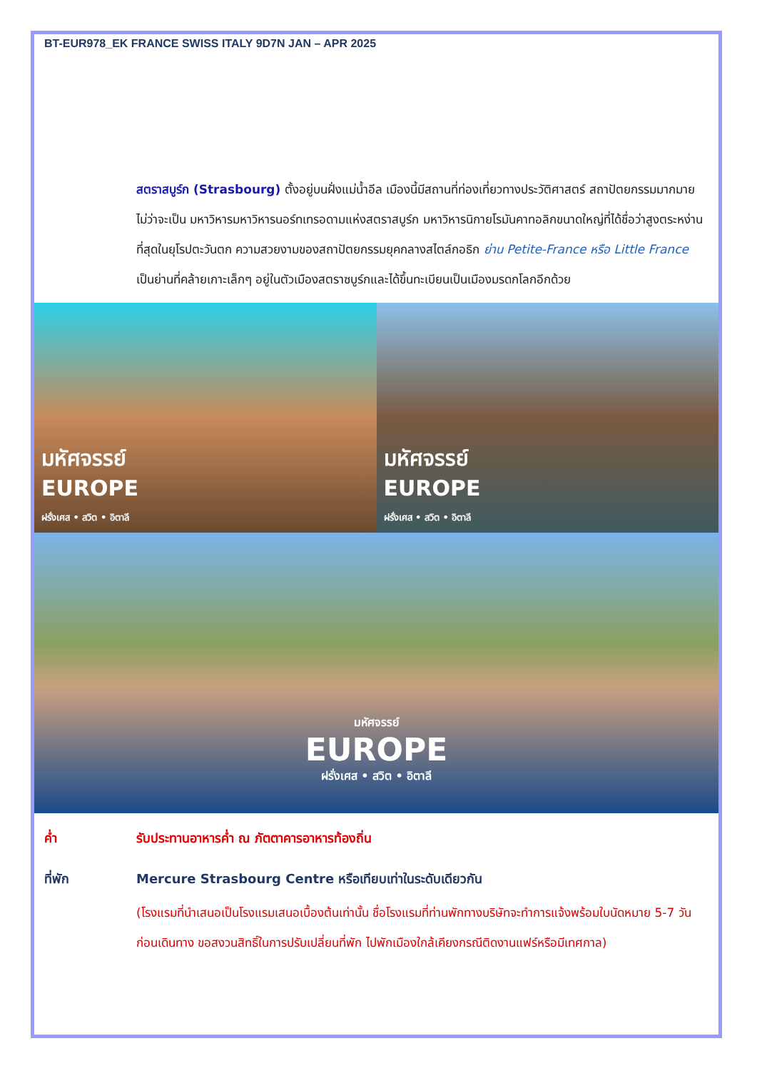BT-EUR978_EK FRANCE SWISS ITALY 9D7N JAN – APR 2025
สตราสบูร์ก (Strasbourg) ตั้งอยู่บนฝั่งแม่น้ำอีล เมืองนี้มีสถานที่ท่องเที่ยวทางประวัติศาสตร์ สถาปัตยกรรมมากมาย ไม่ว่าจะเป็น มหาวิหารมหาวิหารนอร์ทเทรอดามแห่งสตราสบูร์ก มหาวิหารนิกายโรมันคาทอลิกขนาดใหญ่ที่ได้ชื่อว่าสูงตระหง่านที่สุดในยุโรปตะวันตก ความสวยงามของสถาปัตยกรรมยุคกลางสไตล์กอธิก ย่าน Petite-France หรือ Little France เป็นย่านที่คล้ายเกาะเล็กๆ อยู่ในตัวเมืองสตราซบูร์กและได้ขึ้นทะเบียนเป็นเมืองมรดกโลกอีกด้วย
มหัศจรรย์
EUROPE
ฝรั่งเศส • สวิต • อิตาลี
มหัศจรรย์
EUROPE
ฝรั่งเศส • สวิต • อิตาลี
มหัศจรรย์
EUROPE
ฝรั่งเศส • สวิต • อิตาลี
ค่ำ รับประทานอาหารค่ำ ณ ภัตตาคารอาหารท้องถิ่น
ที่พัก Mercure Strasbourg Centre หรือเทียบเท่าในระดับเดียวกัน
(โรงแรมที่นำเสนอเป็นโรงแรมเสนอเบื้องต้นเท่านั้น ชื่อโรงแรมที่ท่านพักทางบริษัทจะทำการแจ้งพร้อมใบนัดหมาย 5-7 วันก่อนเดินทาง ขอสงวนสิทธิ์ในการปรับเปลี่ยนที่พัก ไปพักเมืองใกล้เคียงกรณีติดงานแฟร์หรือมีเทศกาล)